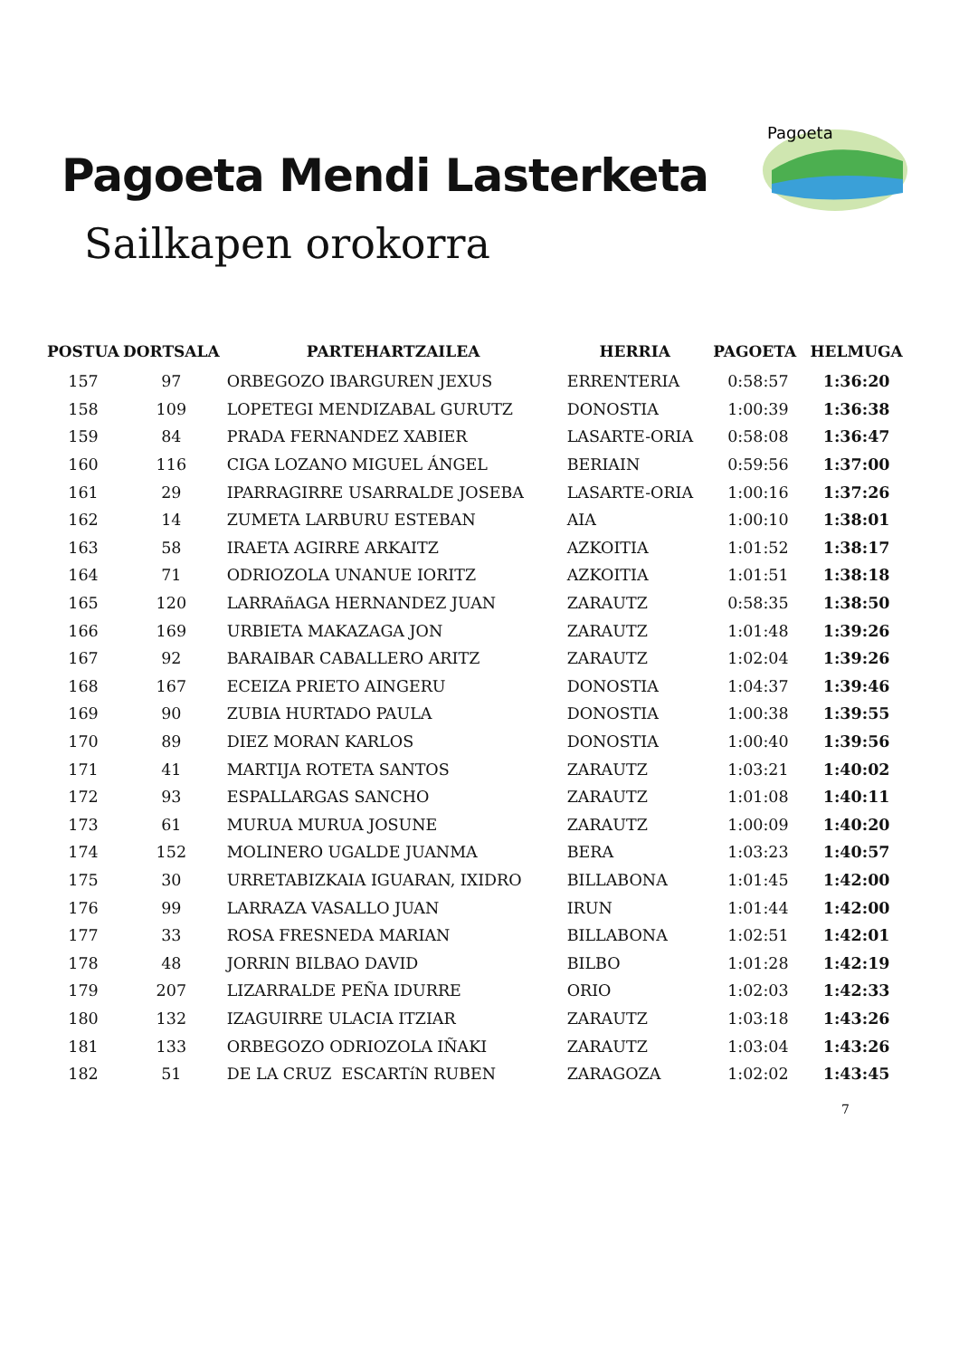Pagoeta Mendi Lasterketa
Sailkapen orokorra
Pagoeta
| POSTUA | DORTSALA | PARTEHARTZAILEA | HERRIA | PAGOETA | HELMUGA |
| --- | --- | --- | --- | --- | --- |
| 157 | 97 | ORBEGOZO IBARGUREN JEXUS | ERRENTERIA | 0:58:57 | 1:36:20 |
| 158 | 109 | LOPETEGI MENDIZABAL GURUTZ | DONOSTIA | 1:00:39 | 1:36:38 |
| 159 | 84 | PRADA FERNANDEZ XABIER | LASARTE-ORIA | 0:58:08 | 1:36:47 |
| 160 | 116 | CIGA LOZANO MIGUEL ÁNGEL | BERIAIN | 0:59:56 | 1:37:00 |
| 161 | 29 | IPARRAGIRRE USARRALDE JOSEBA | LASARTE-ORIA | 1:00:16 | 1:37:26 |
| 162 | 14 | ZUMETA LARBURU ESTEBAN | AIA | 1:00:10 | 1:38:01 |
| 163 | 58 | IRAETA AGIRRE ARKAITZ | AZKOITIA | 1:01:52 | 1:38:17 |
| 164 | 71 | ODRIOZOLA UNANUE IORITZ | AZKOITIA | 1:01:51 | 1:38:18 |
| 165 | 120 | LARRAñAGA HERNANDEZ JUAN | ZARAUTZ | 0:58:35 | 1:38:50 |
| 166 | 169 | URBIETA MAKAZAGA JON | ZARAUTZ | 1:01:48 | 1:39:26 |
| 167 | 92 | BARAIBAR CABALLERO ARITZ | ZARAUTZ | 1:02:04 | 1:39:26 |
| 168 | 167 | ECEIZA PRIETO AINGERU | DONOSTIA | 1:04:37 | 1:39:46 |
| 169 | 90 | ZUBIA HURTADO PAULA | DONOSTIA | 1:00:38 | 1:39:55 |
| 170 | 89 | DIEZ MORAN KARLOS | DONOSTIA | 1:00:40 | 1:39:56 |
| 171 | 41 | MARTIJA ROTETA SANTOS | ZARAUTZ | 1:03:21 | 1:40:02 |
| 172 | 93 | ESPALLARGAS SANCHO | ZARAUTZ | 1:01:08 | 1:40:11 |
| 173 | 61 | MURUA MURUA JOSUNE | ZARAUTZ | 1:00:09 | 1:40:20 |
| 174 | 152 | MOLINERO UGALDE JUANMA | BERA | 1:03:23 | 1:40:57 |
| 175 | 30 | URRETABIZKAIA IGUARAN, IXIDRO | BILLABONA | 1:01:45 | 1:42:00 |
| 176 | 99 | LARRAZA VASALLO JUAN | IRUN | 1:01:44 | 1:42:00 |
| 177 | 33 | ROSA FRESNEDA MARIAN | BILLABONA | 1:02:51 | 1:42:01 |
| 178 | 48 | JORRIN BILBAO DAVID | BILBO | 1:01:28 | 1:42:19 |
| 179 | 207 | LIZARRALDE PEÑA IDURRE | ORIO | 1:02:03 | 1:42:33 |
| 180 | 132 | IZAGUIRRE ULACIA ITZIAR | ZARAUTZ | 1:03:18 | 1:43:26 |
| 181 | 133 | ORBEGOZO ODRIOZOLA IÑAKI | ZARAUTZ | 1:03:04 | 1:43:26 |
| 182 | 51 | DE LA CRUZ ESCARTíN RUBEN | ZARAGOZA | 1:02:02 | 1:43:45 |
7